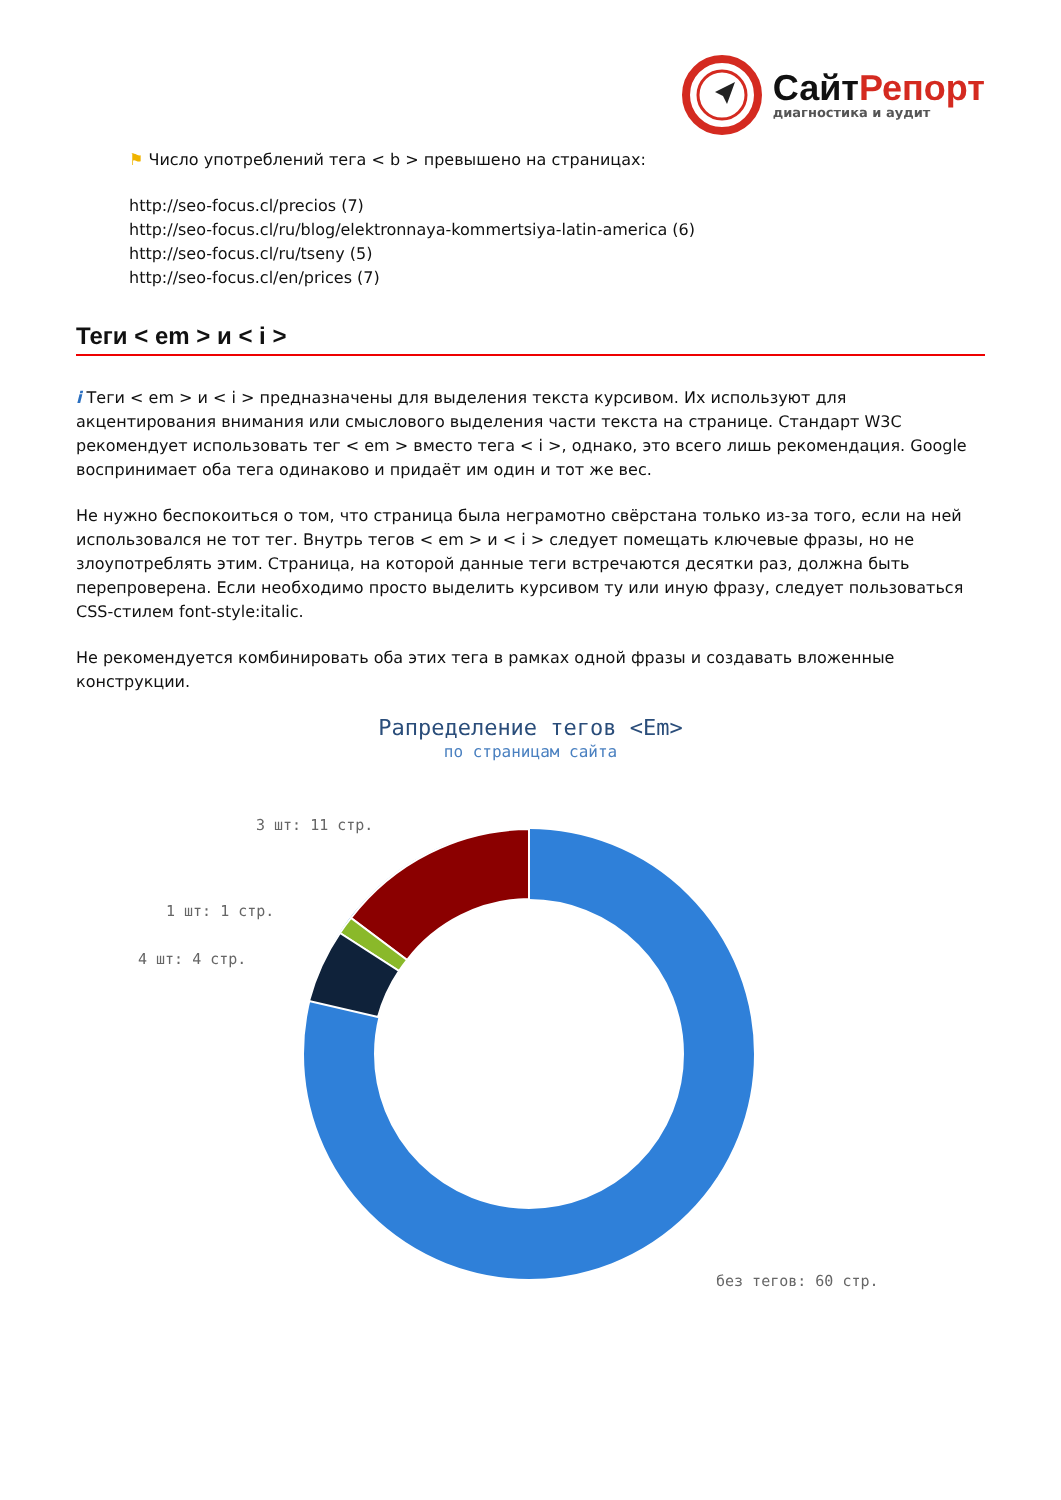СайтРепорт
диагностика и аудит
⚑ Число употреблений тега < b > превышено на страницах:
http://seo-focus.cl/precios (7)
http://seo-focus.cl/ru/blog/elektronnaya-kommertsiya-latin-america (6)
http://seo-focus.cl/ru/tseny (5)
http://seo-focus.cl/en/prices (7)
Теги < em > и < i >
i Теги < em > и < i > предназначены для выделения текста курсивом. Их используют для акцентирования внимания или смыслового выделения части текста на странице. Стандарт W3C рекомендует использовать тег < em > вместо тега < i >, однако, это всего лишь рекомендация. Google воспринимает оба тега одинаково и придаёт им один и тот же вес.
Не нужно беспокоиться о том, что страница была неграмотно свёрстана только из-за того, если на ней использовался не тот тег. Внутрь тегов < em > и < i > следует помещать ключевые фразы, но не злоупотреблять этим. Страница, на которой данные теги встречаются десятки раз, должна быть перепроверена. Если необходимо просто выделить курсивом ту или иную фразу, следует пользоваться CSS-стилем font-style:italic.
Не рекомендуется комбинировать оба этих тега в рамках одной фразы и создавать вложенные конструкции.
Рапределение тегов <Em>
по страницам сайта
3 шт: 11 стр.
1 шт: 1 стр.
4 шт: 4 стр.
без тегов: 60 стр.